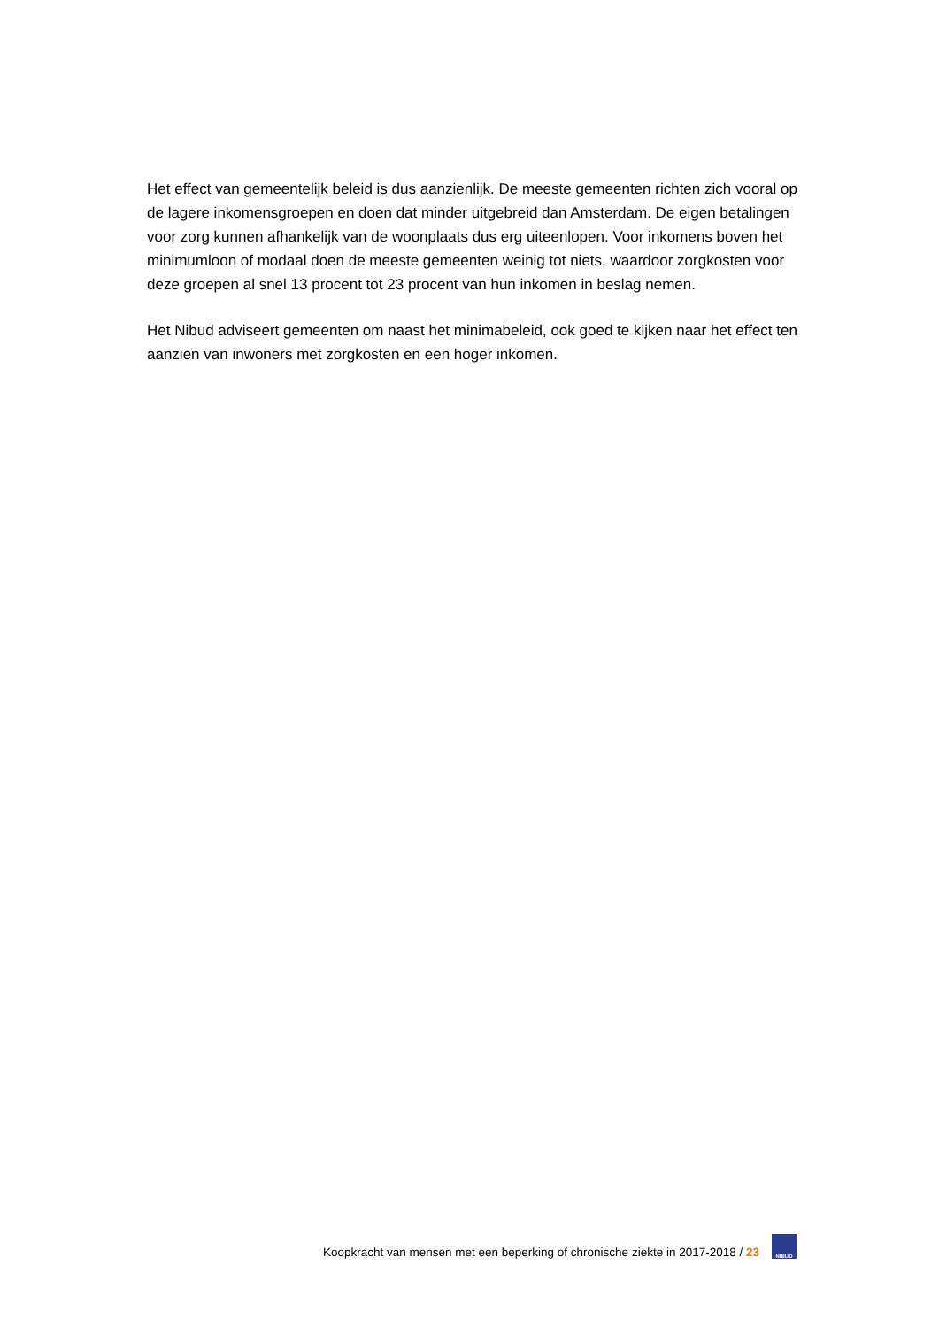Het effect van gemeentelijk beleid is dus aanzienlijk. De meeste gemeenten richten zich vooral op de lagere inkomensgroepen en doen dat minder uitgebreid dan Amsterdam. De eigen betalingen voor zorg kunnen afhankelijk van de woonplaats dus erg uiteenlopen. Voor inkomens boven het minimumloon of modaal doen de meeste gemeenten weinig tot niets, waardoor zorgkosten voor deze groepen al snel 13 procent tot 23 procent van hun inkomen in beslag nemen.
Het Nibud adviseert gemeenten om naast het minimabeleid, ook goed te kijken naar het effect ten aanzien van inwoners met zorgkosten en een hoger inkomen.
Koopkracht van mensen met een beperking of chronische ziekte in 2017-2018 / 23
NIBUD